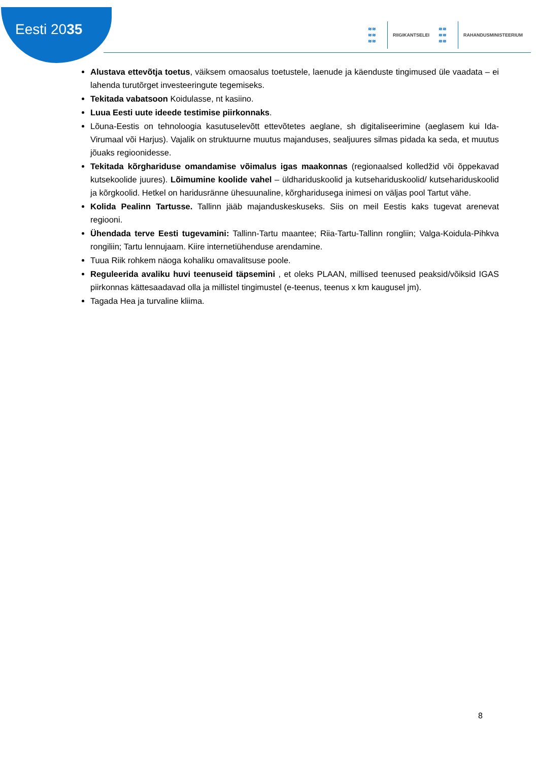Eesti 2035
≋≋
≋≋
≋≋
RIIGIKANTSELEI
≋≋
≋≋
≋≋
RAHANDUSMINISTEERIUM
Alustava ettevõtja toetus, väiksem omaosalus toetustele, laenude ja käenduste tingimused üle vaadata – ei lahenda turutõrget investeeringute tegemiseks.
Tekitada vabatsoon Koidulasse, nt kasiino.
Luua Eesti uute ideede testimise piirkonnaks.
Lõuna-Eestis on tehnoloogia kasutuselevõtt ettevõtetes aeglane, sh digitaliseerimine (aeglasem kui Ida-Virumaal või Harjus). Vajalik on struktuurne muutus majanduses, sealjuures silmas pidada ka seda, et muutus jõuaks regioonidesse.
Tekitada kõrghariduse omandamise võimalus igas maakonnas (regionaalsed kolledžid või õppekavad kutsekoolide juures). Lõimumine koolide vahel – üldhariduskoolid ja kutsehariduskoolid/ kutsehariduskoolid ja kõrgkoolid. Hetkel on haridusränne ühesuunaline, kõrgharidusega inimesi on väljas pool Tartut vähe.
Kolida Pealinn Tartusse. Tallinn jääb majanduskeskuseks. Siis on meil Eestis kaks tugevat arenevat regiooni.
Ühendada terve Eesti tugevamini: Tallinn-Tartu maantee; Riia-Tartu-Tallinn rongliin; Valga-Koidula-Pihkva rongiliin; Tartu lennujaam. Kiire internetiühenduse arendamine.
Tuua Riik rohkem näoga kohaliku omavalitsuse poole.
Reguleerida avaliku huvi teenuseid täpsemini , et oleks PLAAN, millised teenused peaksid/võiksid IGAS piirkonnas kättesaadavad olla ja millistel tingimustel (e-teenus, teenus x km kaugusel jm).
Tagada Hea ja turvaline kliima.
8